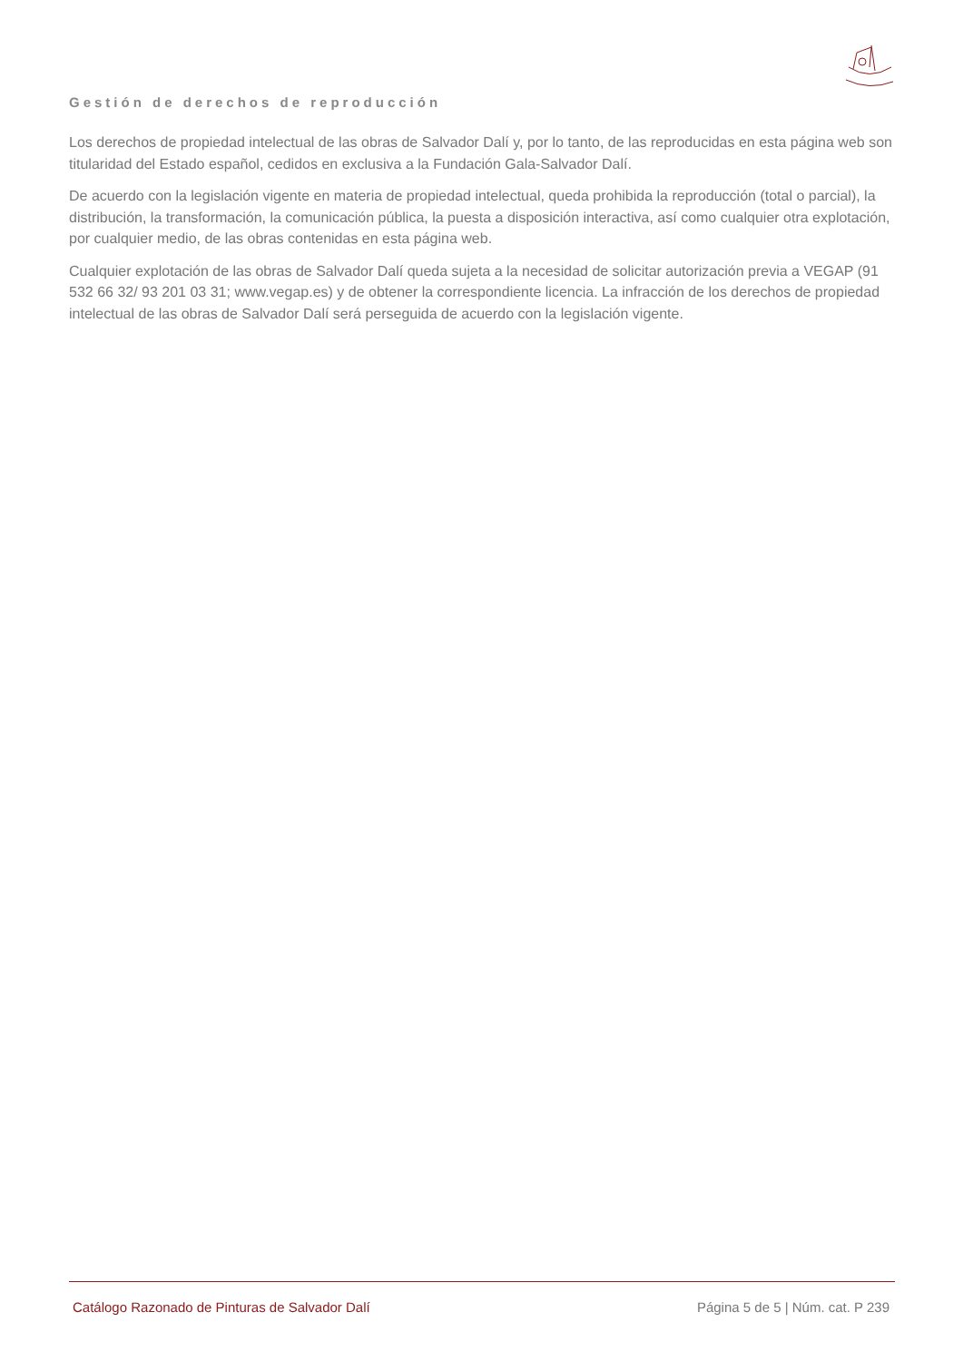Gestión de derechos de reproducción
Los derechos de propiedad intelectual de las obras de Salvador Dalí y, por lo tanto, de las reproducidas en esta página web son titularidad del Estado español, cedidos en exclusiva a la Fundación Gala-Salvador Dalí.
De acuerdo con la legislación vigente en materia de propiedad intelectual, queda prohibida la reproducción (total o parcial), la distribución, la transformación, la comunicación pública, la puesta a disposición interactiva, así como cualquier otra explotación, por cualquier medio, de las obras contenidas en esta página web.
Cualquier explotación de las obras de Salvador Dalí queda sujeta a la necesidad de solicitar autorización previa a VEGAP (91 532 66 32/ 93 201 03 31; www.vegap.es) y de obtener la correspondiente licencia. La infracción de los derechos de propiedad intelectual de las obras de Salvador Dalí será perseguida de acuerdo con la legislación vigente.
Catálogo Razonado de Pinturas de Salvador Dalí Página 5 de 5 | Núm. cat. P 239